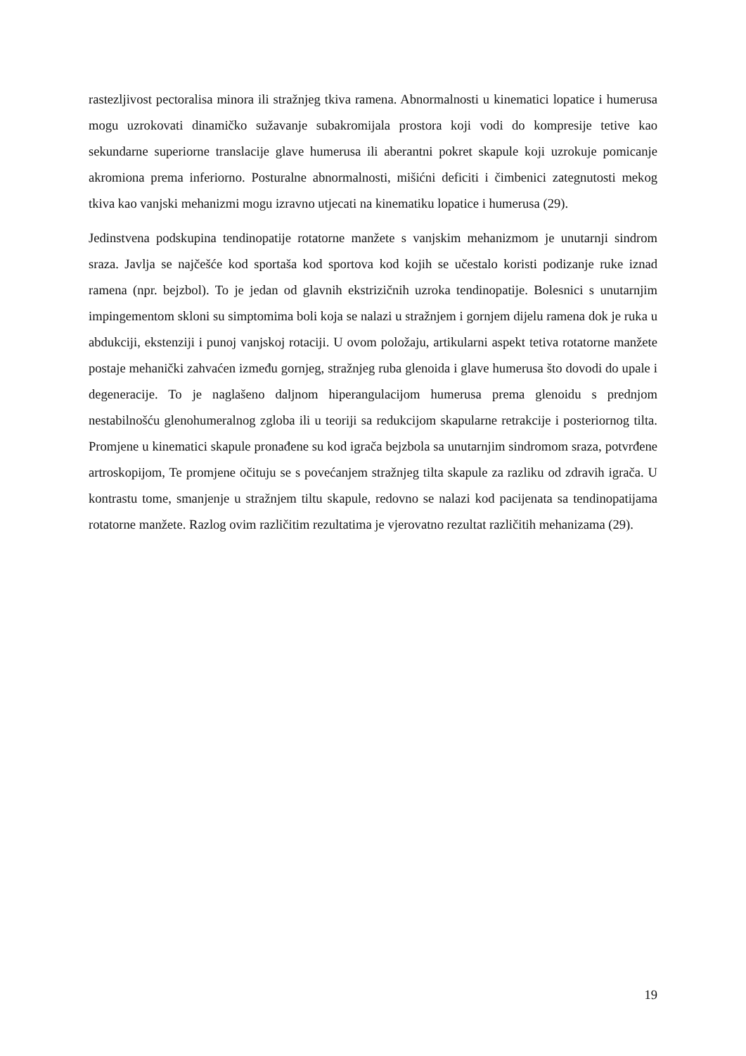rastezljivost pectoralisa minora ili stražnjeg tkiva ramena. Abnormalnosti u kinematici lopatice i humerusa mogu uzrokovati dinamičko sužavanje subakromijala prostora koji vodi do kompresije tetive kao sekundarne superiorne translacije glave humerusa ili aberantni pokret skapule koji uzrokuje pomicanje akromiona prema inferiorno. Posturalne abnormalnosti, mišićni deficiti i čimbenici zategnutosti mekog tkiva kao vanjski mehanizmi mogu izravno utjecati na kinematiku lopatice i humerusa (29).
Jedinstvena podskupina tendinopatije rotatorne manžete s vanjskim mehanizmom je unutarnji sindrom sraza. Javlja se najčešće kod sportaša kod sportova kod kojih se učestalo koristi podizanje ruke iznad ramena (npr. bejzbol). To je jedan od glavnih ekstrizičnih uzroka tendinopatije. Bolesnici s unutarnjim impingementom skloni su simptomima boli koja se nalazi u stražnjem i gornjem dijelu ramena dok je ruka u abdukciji, ekstenziji i punoj vanjskoj rotaciji. U ovom položaju, artikularni aspekt tetiva rotatorne manžete postaje mehanički zahvaćen između gornjeg, stražnjeg ruba glenoida i glave humerusa što dovodi do upale i degeneracije. To je naglašeno daljnom hiperangulacijom humerusa prema glenoidu s prednjom nestabilnošću glenohumeralnog zgloba ili u teoriji sa redukcijom skapularne retrakcije i posteriornog tilta. Promjene u kinematici skapule pronađene su kod igrača bejzbola sa unutarnjim sindromom sraza, potvrđene artroskopijom, Te promjene očituju se s povećanjem stražnjeg tilta skapule za razliku od zdravih igrača. U kontrastu tome, smanjenje u stražnjem tiltu skapule, redovno se nalazi kod pacijenata sa tendinopatijama rotatorne manžete. Razlog ovim različitim rezultatima je vjerovatno rezultat različitih mehanizama (29).
19